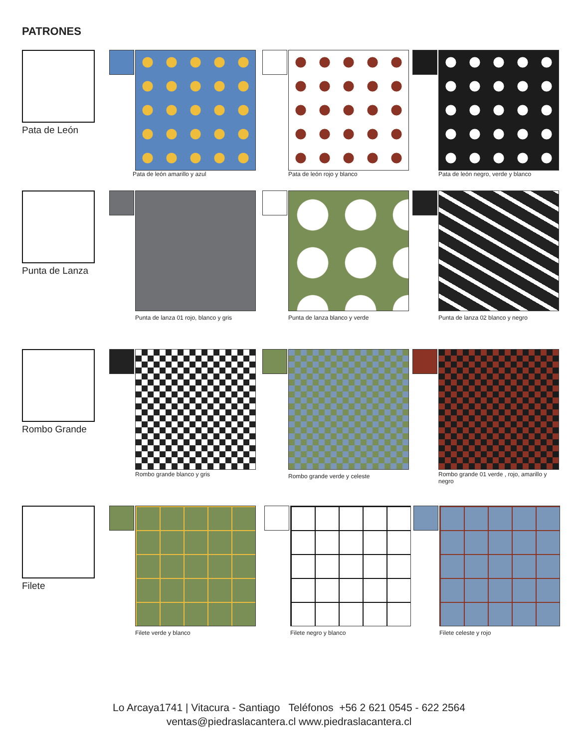PATRONES
Pata de León
Pata de león amarillo y azul Pata de león rojo y blanco
Pata de león negro, verde y blanco
Punta de Lanza
Punta de lanza 01 rojo, blanco y gris
Punta de lanza blanco y verde
Punta de lanza 02 blanco y negro
Rombo Grande
Rombo grande blanco y gris Rombo grande verde y celeste
Rombo grande 01 verde , rojo, amarillo y negro
Filete
Filete verde y blanco Filete negro y blanco Filete celeste y rojo
Lo Arcaya1741 | Vitacura - Santiago Teléfonos +56 2 621 0545 - 622 2564
ventas@piedraslacantera.cl www.piedraslacantera.cl